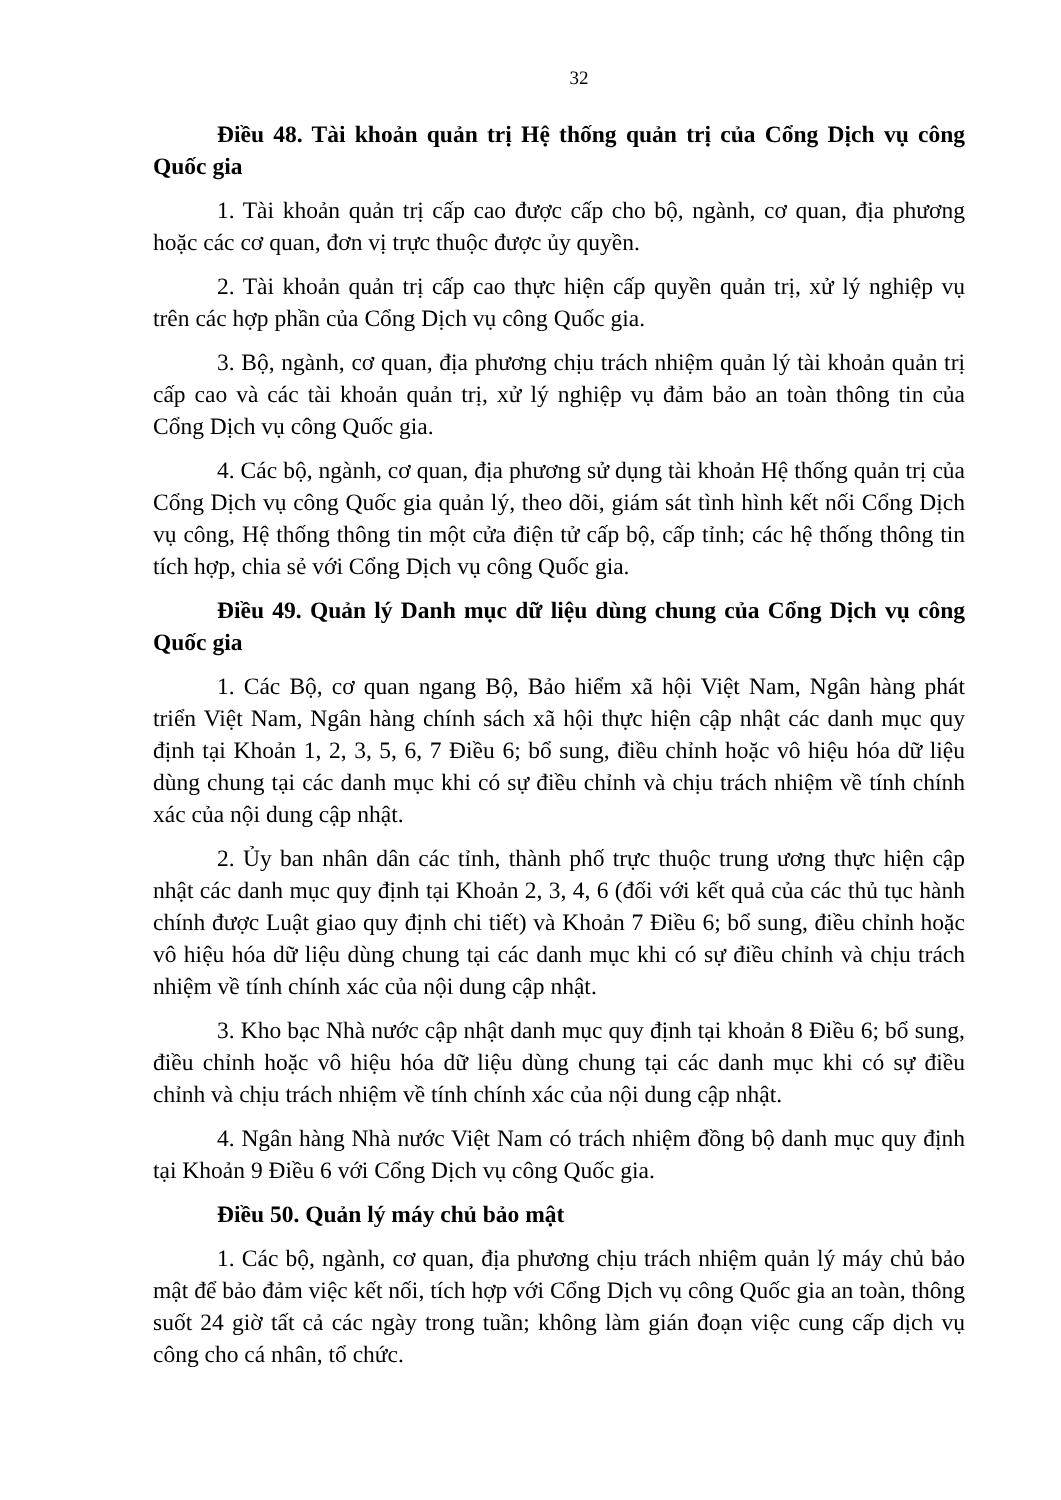32
Điều 48. Tài khoản quản trị Hệ thống quản trị của Cổng Dịch vụ công Quốc gia
1. Tài khoản quản trị cấp cao được cấp cho bộ, ngành, cơ quan, địa phương hoặc các cơ quan, đơn vị trực thuộc được ủy quyền.
2. Tài khoản quản trị cấp cao thực hiện cấp quyền quản trị, xử lý nghiệp vụ trên các hợp phần của Cổng Dịch vụ công Quốc gia.
3. Bộ, ngành, cơ quan, địa phương chịu trách nhiệm quản lý tài khoản quản trị cấp cao và các tài khoản quản trị, xử lý nghiệp vụ đảm bảo an toàn thông tin của Cổng Dịch vụ công Quốc gia.
4. Các bộ, ngành, cơ quan, địa phương sử dụng tài khoản Hệ thống quản trị của Cổng Dịch vụ công Quốc gia quản lý, theo dõi, giám sát tình hình kết nối Cổng Dịch vụ công, Hệ thống thông tin một cửa điện tử cấp bộ, cấp tỉnh; các hệ thống thông tin tích hợp, chia sẻ với Cổng Dịch vụ công Quốc gia.
Điều 49. Quản lý Danh mục dữ liệu dùng chung của Cổng Dịch vụ công Quốc gia
1. Các Bộ, cơ quan ngang Bộ, Bảo hiểm xã hội Việt Nam, Ngân hàng phát triển Việt Nam, Ngân hàng chính sách xã hội thực hiện cập nhật các danh mục quy định tại Khoản 1, 2, 3, 5, 6, 7 Điều 6; bổ sung, điều chỉnh hoặc vô hiệu hóa dữ liệu dùng chung tại các danh mục khi có sự điều chỉnh và chịu trách nhiệm về tính chính xác của nội dung cập nhật.
2. Ủy ban nhân dân các tỉnh, thành phố trực thuộc trung ương thực hiện cập nhật các danh mục quy định tại Khoản 2, 3, 4, 6 (đối với kết quả của các thủ tục hành chính được Luật giao quy định chi tiết) và Khoản 7 Điều 6; bổ sung, điều chỉnh hoặc vô hiệu hóa dữ liệu dùng chung tại các danh mục khi có sự điều chỉnh và chịu trách nhiệm về tính chính xác của nội dung cập nhật.
3. Kho bạc Nhà nước cập nhật danh mục quy định tại khoản 8 Điều 6; bổ sung, điều chỉnh hoặc vô hiệu hóa dữ liệu dùng chung tại các danh mục khi có sự điều chỉnh và chịu trách nhiệm về tính chính xác của nội dung cập nhật.
4. Ngân hàng Nhà nước Việt Nam có trách nhiệm đồng bộ danh mục quy định tại Khoản 9 Điều 6 với Cổng Dịch vụ công Quốc gia.
Điều 50. Quản lý máy chủ bảo mật
1. Các bộ, ngành, cơ quan, địa phương chịu trách nhiệm quản lý máy chủ bảo mật để bảo đảm việc kết nối, tích hợp với Cổng Dịch vụ công Quốc gia an toàn, thông suốt 24 giờ tất cả các ngày trong tuần; không làm gián đoạn việc cung cấp dịch vụ công cho cá nhân, tổ chức.